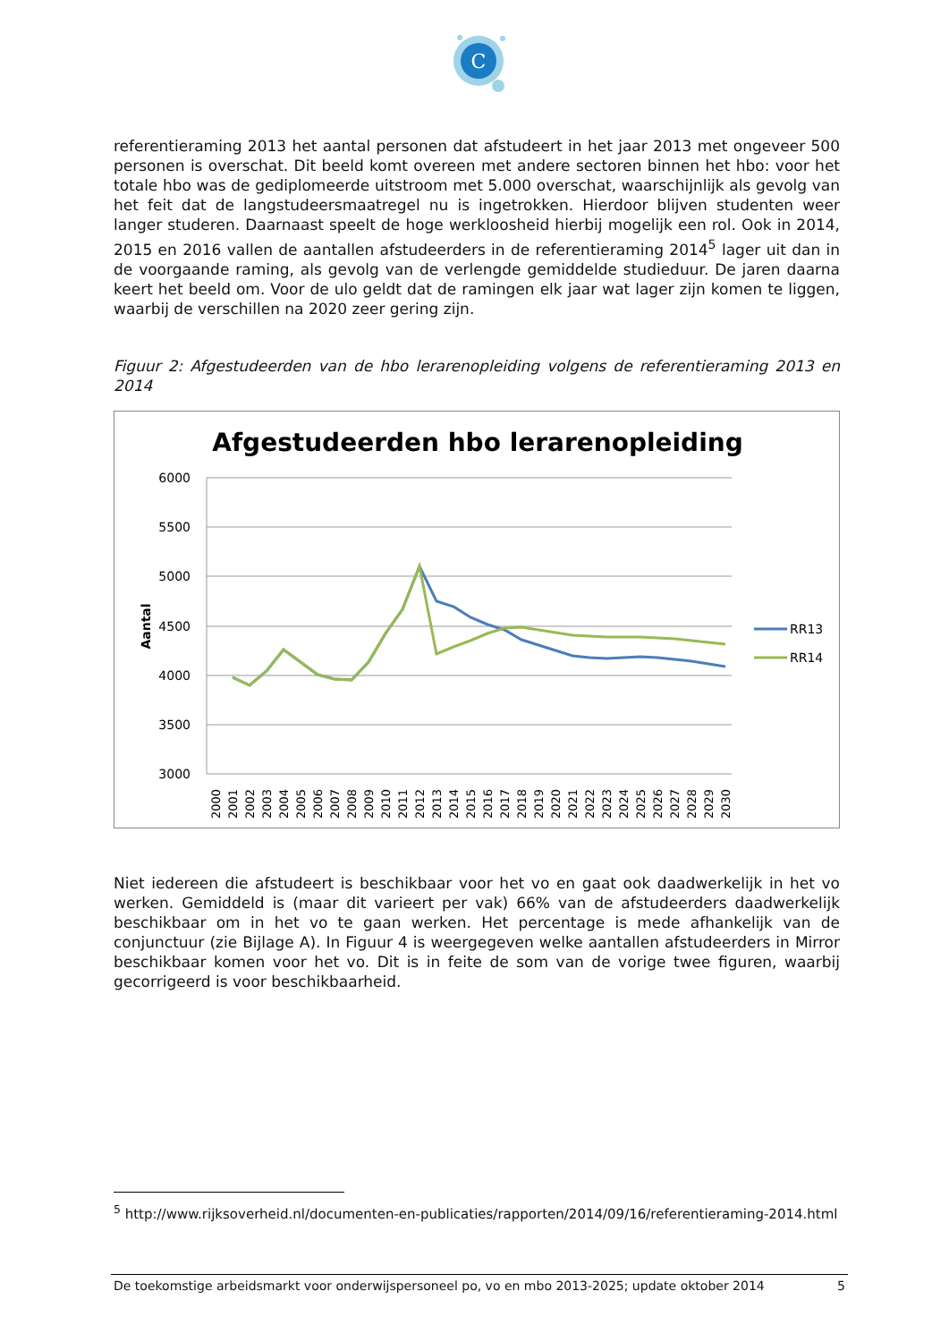C
referentieraming 2013 het aantal personen dat afstudeert in het jaar 2013 met ongeveer 500 personen is overschat. Dit beeld komt overeen met andere sectoren binnen het hbo: voor het totale hbo was de gediplomeerde uitstroom met 5.000 overschat, waarschijnlijk als gevolg van het feit dat de langstudeersmaatregel nu is ingetrokken. Hierdoor blijven studenten weer langer studeren. Daarnaast speelt de hoge werkloosheid hierbij mogelijk een rol. Ook in 2014, 2015 en 2016 vallen de aantallen afstudeerders in de referentieraming 2014<sup>5</sup> lager uit dan in de voorgaande raming, als gevolg van de verlengde gemiddelde studieduur. De jaren daarna keert het beeld om. Voor de ulo geldt dat de ramingen elk jaar wat lager zijn komen te liggen, waarbij de verschillen na 2020 zeer gering zijn.
Figuur 2: Afgestudeerden van de hbo lerarenopleiding volgens de referentieraming 2013 en 2014
Afgestudeerden hbo lerarenopleiding
6000
5500
5000
4500
4000
3500
3000
Aantal
RR13
RR14
2000
2001
2002
2003
2004
2005
2006
2007
2008
2009
2010
2011
2012
2013
2014
2015
2016
2017
2018
2019
2020
2021
2022
2023
2024
2025
2026
2027
2028
2029
2030
Niet iedereen die afstudeert is beschikbaar voor het vo en gaat ook daadwerkelijk in het vo werken. Gemiddeld is (maar dit varieert per vak) 66% van de afstudeerders daadwerkelijk beschikbaar om in het vo te gaan werken. Het percentage is mede afhankelijk van de conjunctuur (zie Bijlage A). In Figuur 4 is weergegeven welke aantallen afstudeerders in Mirror beschikbaar komen voor het vo. Dit is in feite de som van de vorige twee figuren, waarbij gecorrigeerd is voor beschikbaarheid.
<sup>5</sup> http://www.rijksoverheid.nl/documenten-en-publicaties/rapporten/2014/09/16/referentieraming-2014.html
De toekomstige arbeidsmarkt voor onderwijspersoneel po, vo en mbo 2013-2025; update oktober 2014 5